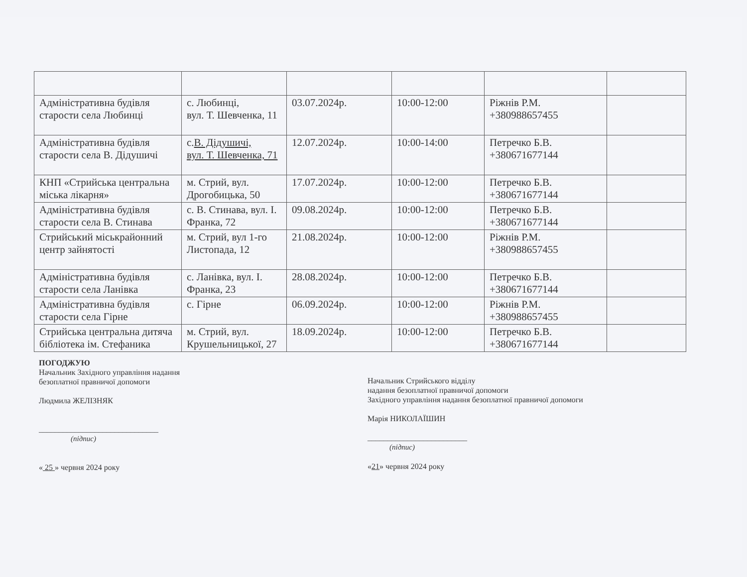| Адміністративна будівля старости села Любинці | с. Любинці, вул. Т. Шевченка, 11 | 03.07.2024р. | 10:00-12:00 | Ріжнів Р.М. +380988657455 | |
| Адміністративна будівля старости села В. Дідушичі | с. В. Дідушичі, вул. Т. Шевченка, 71 | 12.07.2024р. | 10:00-14:00 | Петречко Б.В. +380671677144 | |
| КНП «Стрийська центральна міська лікарня» | м. Стрий, вул. Дрогобицька, 50 | 17.07.2024р. | 10:00-12:00 | Петречко Б.В. +380671677144 | |
| Адміністративна будівля старости села В. Стинава | с. В. Стинава, вул. І. Франка, 72 | 09.08.2024р. | 10:00-12:00 | Петречко Б.В. +380671677144 | |
| Стрийський міськрайонний центр зайнятості | м. Стрий, вул 1-го Листопада, 12 | 21.08.2024р. | 10:00-12:00 | Ріжнів Р.М. +380988657455 | |
| Адміністративна будівля старости села Ланівка | с. Ланівка, вул. І. Франка, 23 | 28.08.2024р. | 10:00-12:00 | Петречко Б.В. +380671677144 | |
| Адміністративна будівля старости села Гірне | с. Гірне | 06.09.2024р. | 10:00-12:00 | Ріжнів Р.М. +380988657455 | |
| Стрийська центральна дитяча бібліотека ім. Стефаника | м. Стрий, вул. Крушельницької, 27 | 18.09.2024р. | 10:00-12:00 | Петречко Б.В. +380671677144 | |
ПОГОДЖУЮ
Начальник Західного управління надання
безоплатної правничої допомоги
Людмила ЖЕЛІЗНЯК
______________________________
(підпис)
« 25 » червня 2024 року
Начальник Стрийського відділу
надання безоплатної правничої допомоги
Західного управління надання безоплатної правничої допомоги
Марія НИКОЛАЇШИН
_________________________
(підпис)
«21» червня 2024 року